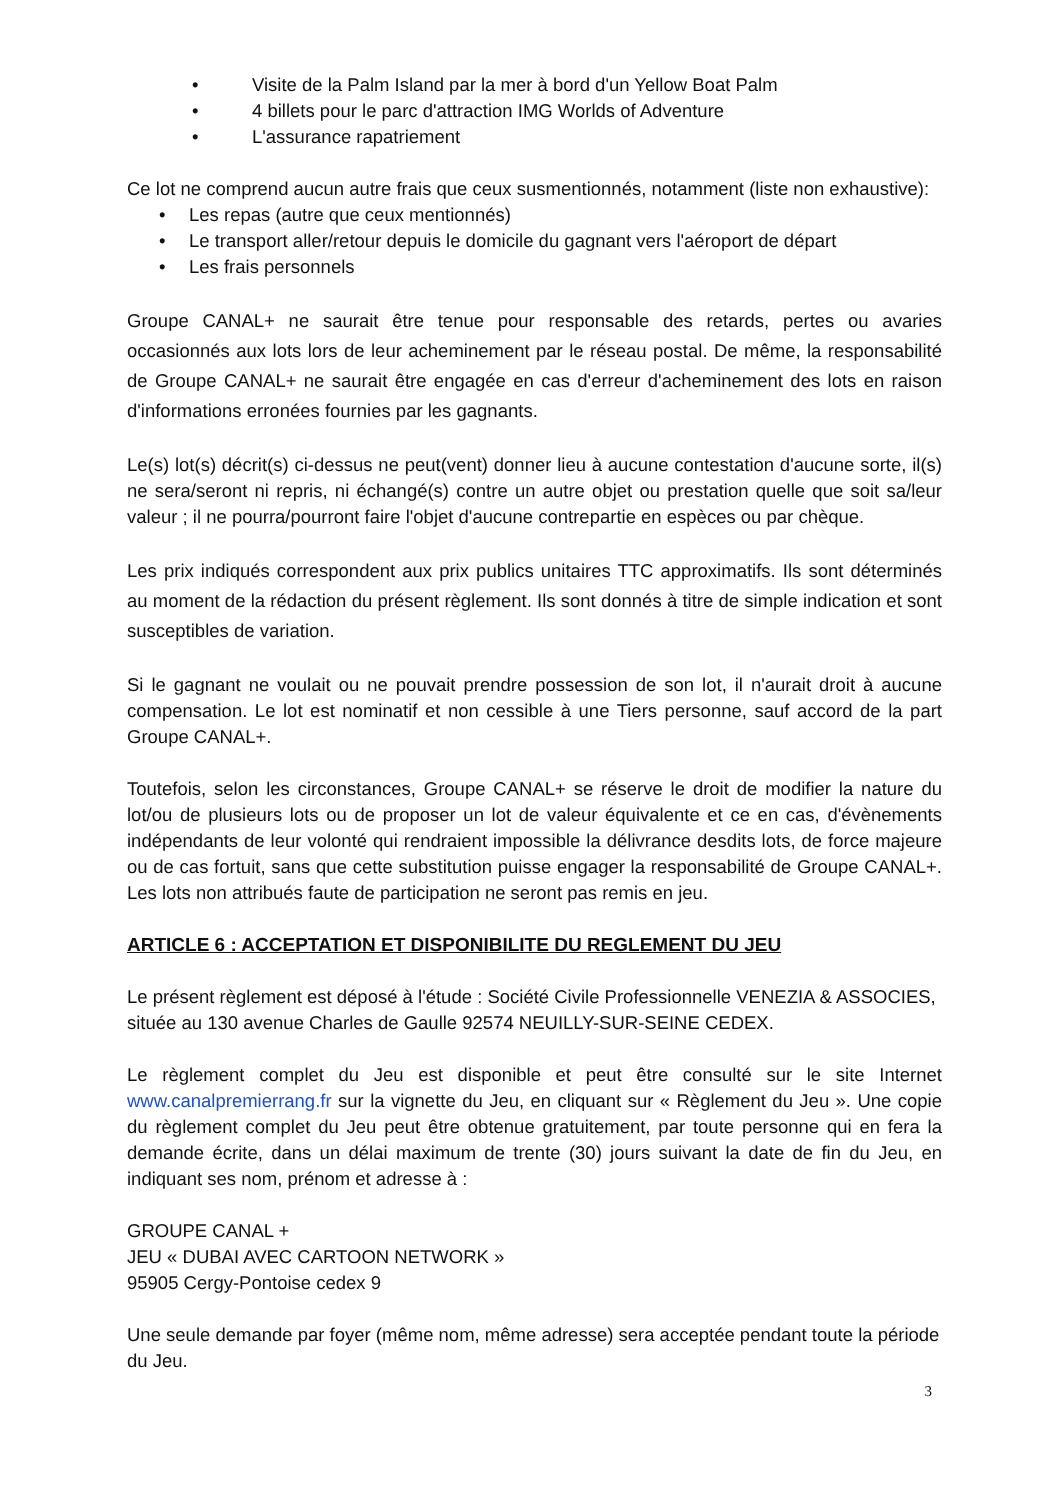• Visite de la Palm Island par la mer à bord d'un Yellow Boat Palm
• 4 billets pour le parc d'attraction IMG Worlds of Adventure
• L'assurance rapatriement
Ce lot ne comprend aucun autre frais que ceux susmentionnés, notamment (liste non exhaustive):
• Les repas (autre que ceux mentionnés)
• Le transport aller/retour depuis le domicile du gagnant vers l'aéroport de départ
• Les frais personnels
Groupe CANAL+ ne saurait être tenue pour responsable des retards, pertes ou avaries occasionnés aux lots lors de leur acheminement par le réseau postal. De même, la responsabilité de Groupe CANAL+ ne saurait être engagée en cas d'erreur d'acheminement des lots en raison d'informations erronées fournies par les gagnants.
Le(s) lot(s) décrit(s) ci-dessus ne peut(vent) donner lieu à aucune contestation d'aucune sorte, il(s) ne sera/seront ni repris, ni échangé(s) contre un autre objet ou prestation quelle que soit sa/leur valeur ; il ne pourra/pourront faire l'objet d'aucune contrepartie en espèces ou par chèque.
Les prix indiqués correspondent aux prix publics unitaires TTC approximatifs. Ils sont déterminés au moment de la rédaction du présent règlement. Ils sont donnés à titre de simple indication et sont susceptibles de variation.
Si le gagnant ne voulait ou ne pouvait prendre possession de son lot, il n'aurait droit à aucune compensation. Le lot est nominatif et non cessible à une Tiers personne, sauf accord de la part Groupe CANAL+.
Toutefois, selon les circonstances, Groupe CANAL+ se réserve le droit de modifier la nature du lot/ou de plusieurs lots ou de proposer un lot de valeur équivalente et ce en cas, d'évènements indépendants de leur volonté qui rendraient impossible la délivrance desdits lots, de force majeure ou de cas fortuit, sans que cette substitution puisse engager la responsabilité de Groupe CANAL+. Les lots non attribués faute de participation ne seront pas remis en jeu.
ARTICLE 6 : ACCEPTATION ET DISPONIBILITE DU REGLEMENT DU JEU
Le présent règlement est déposé à l'étude : Société Civile Professionnelle VENEZIA & ASSOCIES, située au 130 avenue Charles de Gaulle 92574 NEUILLY-SUR-SEINE CEDEX.
Le règlement complet du Jeu est disponible et peut être consulté sur le site Internet www.canalpremierrang.fr sur la vignette du Jeu, en cliquant sur « Règlement du Jeu ». Une copie du règlement complet du Jeu peut être obtenue gratuitement, par toute personne qui en fera la demande écrite, dans un délai maximum de trente (30) jours suivant la date de fin du Jeu, en indiquant ses nom, prénom et adresse à :
GROUPE CANAL +
JEU « DUBAI AVEC CARTOON NETWORK »
95905 Cergy-Pontoise cedex 9
Une seule demande par foyer (même nom, même adresse) sera acceptée pendant toute la période du Jeu.
3